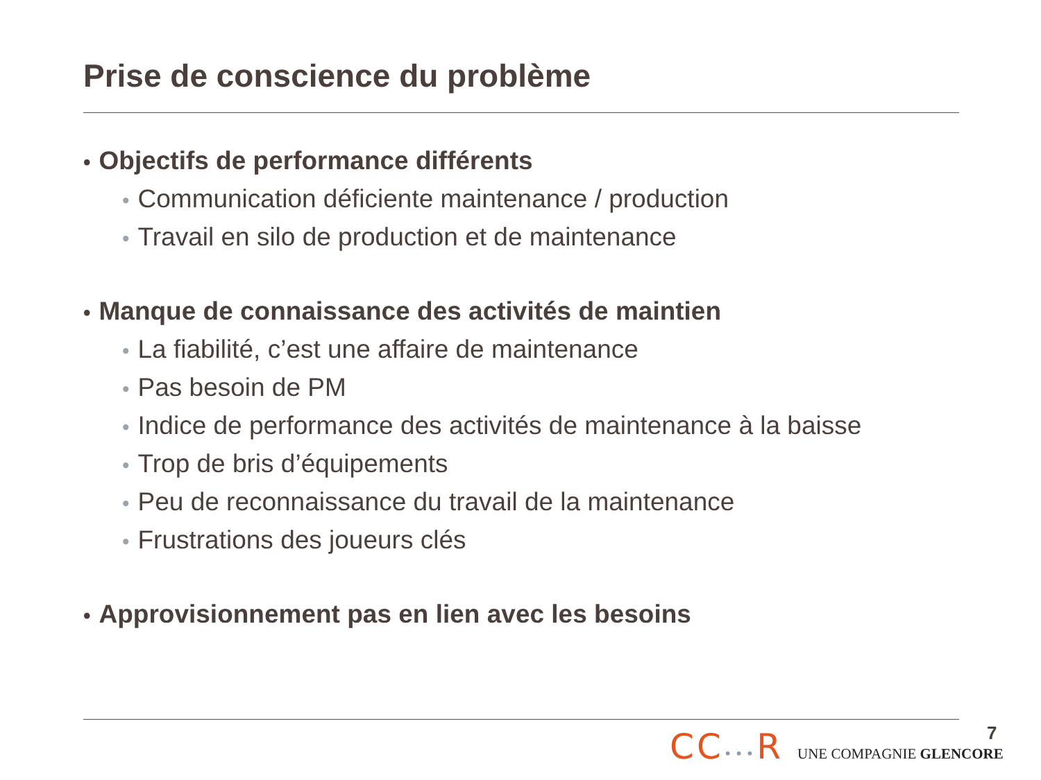Prise de conscience du problème
• Objectifs de performance différents
• Communication déficiente maintenance / production
• Travail en silo de production et de maintenance
• Manque de connaissance des activités de maintien
• La fiabilité, c’est une affaire de maintenance
• Pas besoin de PM
• Indice de performance des activités de maintenance à la baisse
• Trop de bris d’équipements
• Peu de reconnaissance du travail de la maintenance
• Frustrations des joueurs clés
• Approvisionnement pas en lien avec les besoins
CC•••R UNE COMPAGNIE GLENCORE 7